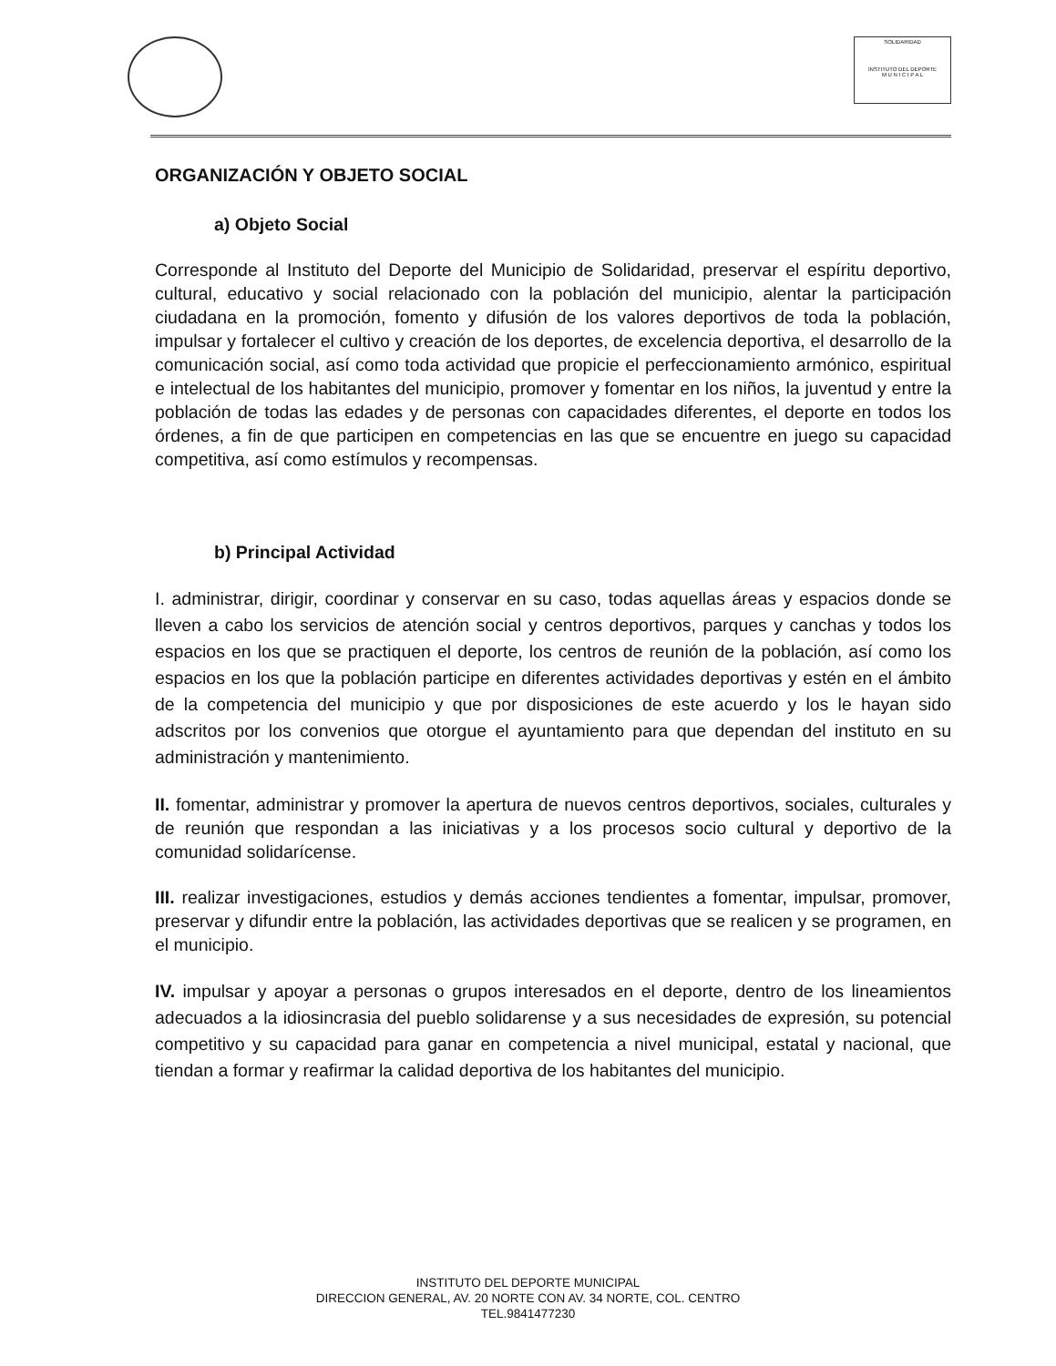SOLIDARIDAD
INSTITUTO DEL DEPORTE
M U N I C I P A L
ORGANIZACIÓN Y OBJETO SOCIAL
a) Objeto Social
Corresponde al Instituto del Deporte del Municipio de Solidaridad, preservar el espíritu deportivo, cultural, educativo y social relacionado con la población del municipio, alentar la participación ciudadana en la promoción, fomento y difusión de los valores deportivos de toda la población, impulsar y fortalecer el cultivo y creación de los deportes, de excelencia deportiva, el desarrollo de la comunicación social, así como toda actividad que propicie el perfeccionamiento armónico, espiritual e intelectual de los habitantes del municipio, promover y fomentar en los niños, la juventud y entre la población de todas las edades y de personas con capacidades diferentes, el deporte en todos los órdenes, a fin de que participen en competencias en las que se encuentre en juego su capacidad competitiva, así como estímulos y recompensas.
b) Principal Actividad
I. administrar, dirigir, coordinar y conservar en su caso, todas aquellas áreas y espacios donde se lleven a cabo los servicios de atención social y centros deportivos, parques y canchas y todos los espacios en los que se practiquen el deporte, los centros de reunión de la población, así como los espacios en los que la población participe en diferentes actividades deportivas y estén en el ámbito de la competencia del municipio y que por disposiciones de este acuerdo y los le hayan sido adscritos por los convenios que otorgue el ayuntamiento para que dependan del instituto en su administración y mantenimiento.
II. fomentar, administrar y promover la apertura de nuevos centros deportivos, sociales, culturales y de reunión que respondan a las iniciativas y a los procesos socio cultural y deportivo de la comunidad solidarícense.
III. realizar investigaciones, estudios y demás acciones tendientes a fomentar, impulsar, promover, preservar y difundir entre la población, las actividades deportivas que se realicen y se programen, en el municipio.
IV. impulsar y apoyar a personas o grupos interesados en el deporte, dentro de los lineamientos adecuados a la idiosincrasia del pueblo solidarense y a sus necesidades de expresión, su potencial competitivo y su capacidad para ganar en competencia a nivel municipal, estatal y nacional, que tiendan a formar y reafirmar la calidad deportiva de los habitantes del municipio.
INSTITUTO DEL DEPORTE MUNICIPAL
DIRECCION GENERAL, AV. 20 NORTE CON AV. 34 NORTE, COL. CENTRO
TEL.9841477230